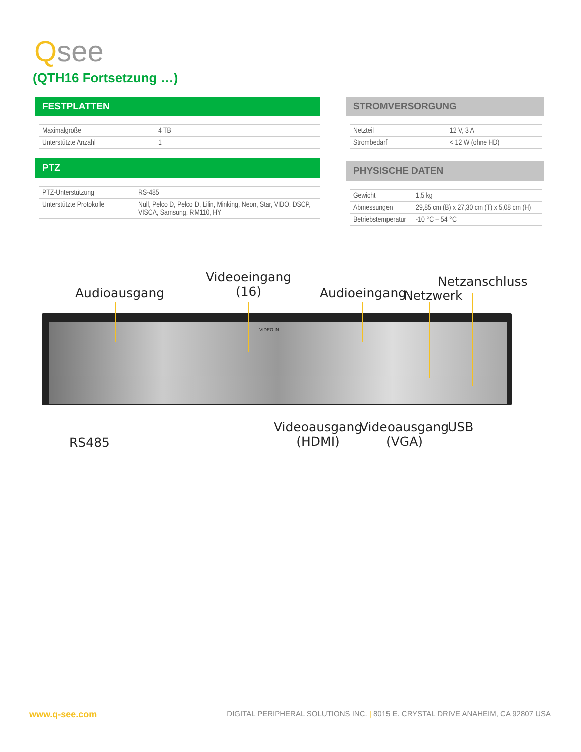Qsee
(QTH16 Fortsetzung …)
FESTPLATTEN
| Maximalgröße | 4 TB |
| Unterstützte Anzahl | 1 |
PTZ
| PTZ-Unterstützung | RS-485 |
| Unterstützte Protokolle | Null, Pelco D, Pelco D, Lilin, Minking, Neon, Star, VIDO, DSCP, VISCA, Samsung, RM110, HY |
STROMVERSORGUNG
| Netzteil | 12 V, 3 A |
| Strombedarf | < 12 W (ohne HD) |
PHYSISCHE DATEN
| Gewicht | 1,5 kg |
| Abmessungen | 29,85 cm (B) x 27,30 cm (T) x 5,08 cm (H) |
| Betriebstemperatur | -10 °C – 54 °C |
Audioausgang
Videoeingang
(16)
Audioeingang
Netzanschluss
Netzwerk
VIDEO IN
RS485
Videoausgang
(HDMI)
Videoausgang
(VGA)
USB
www.q-see.com DIGITAL PERIPHERAL SOLUTIONS INC. | 8015 E. CRYSTAL DRIVE ANAHEIM, CA 92807 USA